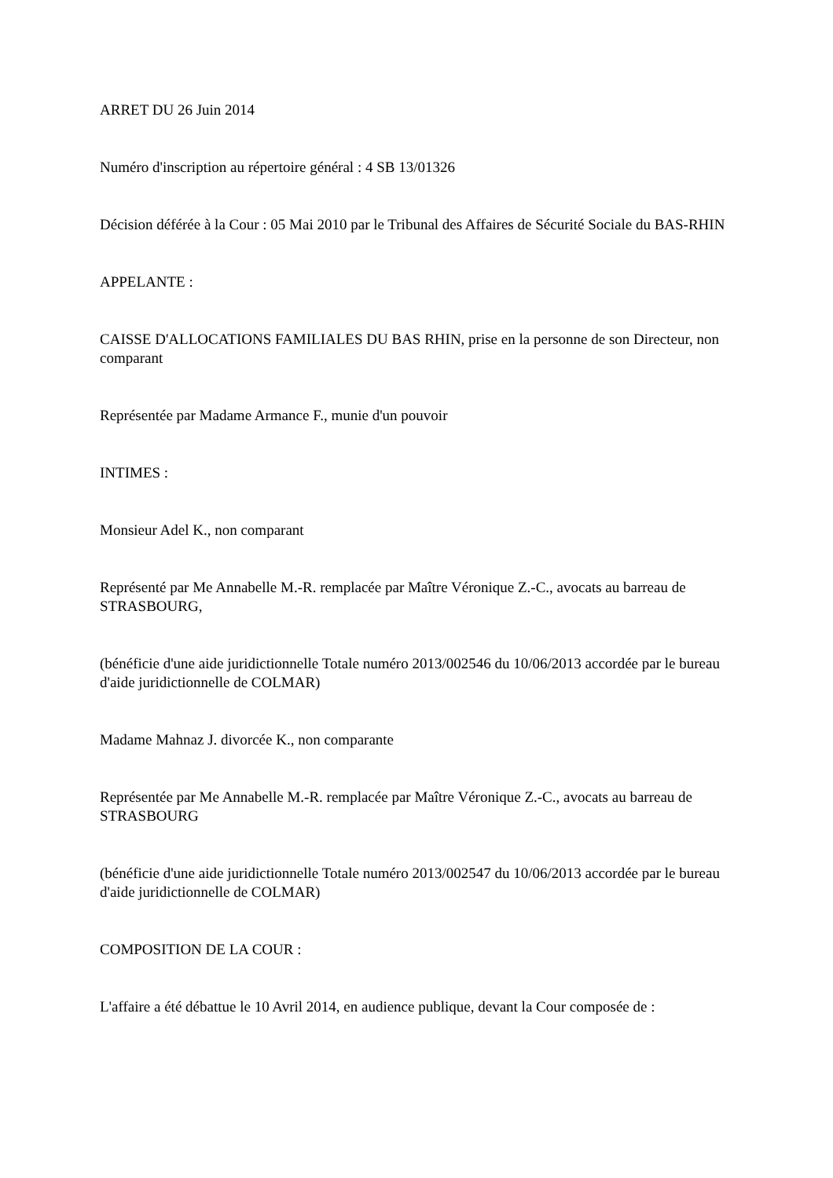ARRET DU 26 Juin 2014
Numéro d'inscription au répertoire général : 4 SB 13/01326
Décision déférée à la Cour : 05 Mai 2010 par le Tribunal des Affaires de Sécurité Sociale du BAS-RHIN
APPELANTE :
CAISSE D'ALLOCATIONS FAMILIALES DU BAS RHIN, prise en la personne de son Directeur, non comparant
Représentée par Madame Armance F., munie d'un pouvoir
INTIMES :
Monsieur Adel K., non comparant
Représenté par Me Annabelle M.-R. remplacée par Maître Véronique Z.-C., avocats au barreau de STRASBOURG,
(bénéficie d'une aide juridictionnelle Totale numéro 2013/002546 du 10/06/2013 accordée par le bureau d'aide juridictionnelle de COLMAR)
Madame Mahnaz J. divorcée K., non comparante
Représentée par Me Annabelle M.-R. remplacée par Maître Véronique Z.-C., avocats au barreau de STRASBOURG
(bénéficie d'une aide juridictionnelle Totale numéro 2013/002547 du 10/06/2013 accordée par le bureau d'aide juridictionnelle de COLMAR)
COMPOSITION DE LA COUR :
L'affaire a été débattue le 10 Avril 2014, en audience publique, devant la Cour composée de :